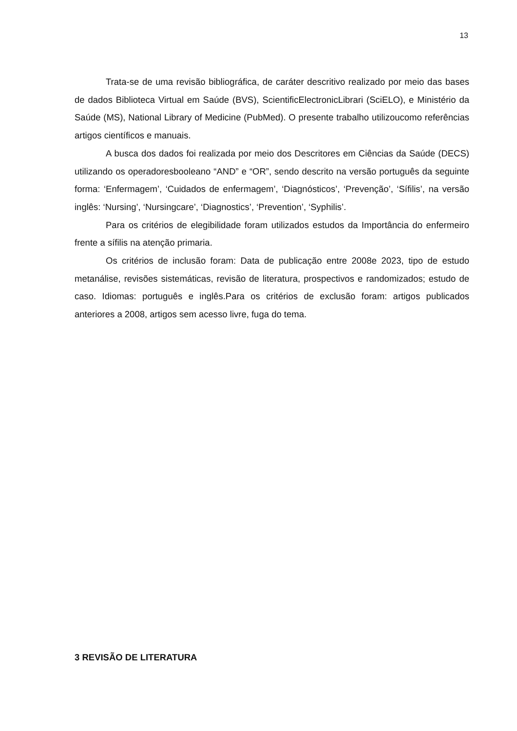13
Trata-se de uma revisão bibliográfica, de caráter descritivo realizado por meio das bases de dados Biblioteca Virtual em Saúde (BVS), ScientificElectronicLibrari (SciELO), e Ministério da Saúde (MS), National Library of Medicine (PubMed). O presente trabalho utilizoucomo referências artigos científicos e manuais.
A busca dos dados foi realizada por meio dos Descritores em Ciências da Saúde (DECS) utilizando os operadoresbooleano “AND” e “OR”, sendo descrito na versão português da seguinte forma: ‘Enfermagem’, ‘Cuidados de enfermagem’, ‘Diagnósticos’, ‘Prevenção’, ‘Sífilis’, na versão inglês: ‘Nursing’, ‘Nursingcare’, ‘Diagnostics’, ‘Prevention’, ‘Syphilis’.
Para os critérios de elegibilidade foram utilizados estudos da Importância do enfermeiro frente a sífilis na atenção primaria.
Os critérios de inclusão foram: Data de publicação entre 2008e 2023, tipo de estudo metanálise, revisões sistemáticas, revisão de literatura, prospectivos e randomizados; estudo de caso. Idiomas: português e inglês.Para os critérios de exclusão foram: artigos publicados anteriores a 2008, artigos sem acesso livre, fuga do tema.
3 REVISÃO DE LITERATURA